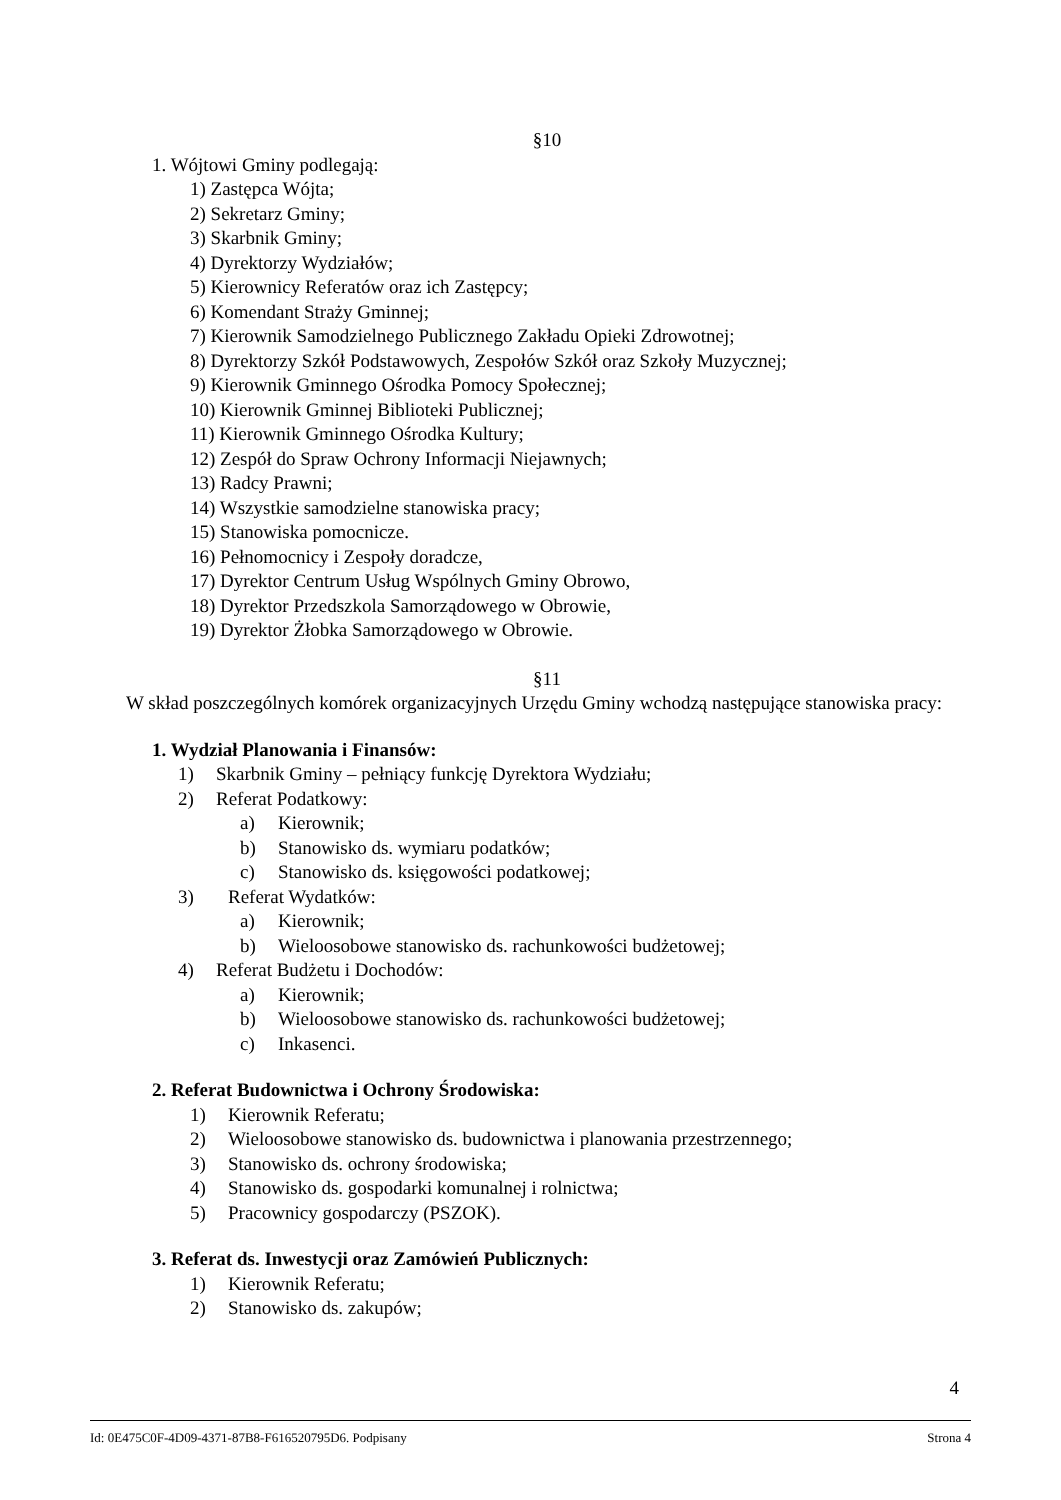§10
1. Wójtowi Gminy podlegają:
1) Zastępca Wójta;
2) Sekretarz Gminy;
3) Skarbnik Gminy;
4) Dyrektorzy Wydziałów;
5) Kierownicy Referatów oraz ich Zastępcy;
6) Komendant Straży Gminnej;
7) Kierownik Samodzielnego Publicznego Zakładu Opieki Zdrowotnej;
8) Dyrektorzy Szkół Podstawowych, Zespołów Szkół oraz Szkoły Muzycznej;
9) Kierownik Gminnego Ośrodka Pomocy Społecznej;
10) Kierownik Gminnej Biblioteki Publicznej;
11) Kierownik Gminnego Ośrodka Kultury;
12) Zespół do Spraw Ochrony Informacji Niejawnych;
13) Radcy Prawni;
14) Wszystkie samodzielne stanowiska pracy;
15) Stanowiska pomocnicze.
16) Pełnomocnicy i Zespoły doradcze,
17) Dyrektor Centrum Usług Wspólnych Gminy Obrowo,
18) Dyrektor Przedszkola Samorządowego w Obrowie,
19) Dyrektor Żłobka Samorządowego w Obrowie.
§11
W skład poszczególnych komórek organizacyjnych Urzędu Gminy wchodzą następujące stanowiska pracy:
1. Wydział Planowania i Finansów:
1) Skarbnik Gminy – pełniący funkcję Dyrektora Wydziału;
2) Referat Podatkowy:
a) Kierownik;
b) Stanowisko ds. wymiaru podatków;
c) Stanowisko ds. księgowości podatkowej;
3) Referat Wydatków:
a) Kierownik;
b) Wieloosobowe stanowisko ds. rachunkowości budżetowej;
4) Referat Budżetu i Dochodów:
a) Kierownik;
b) Wieloosobowe stanowisko ds. rachunkowości budżetowej;
c) Inkasenci.
2. Referat Budownictwa i Ochrony Środowiska:
1) Kierownik Referatu;
2) Wieloosobowe stanowisko ds. budownictwa i planowania przestrzennego;
3) Stanowisko ds. ochrony środowiska;
4) Stanowisko ds. gospodarki komunalnej i rolnictwa;
5) Pracownicy gospodarczy (PSZOK).
3. Referat ds. Inwestycji oraz Zamówień Publicznych:
1) Kierownik Referatu;
2) Stanowisko ds. zakupów;
4
Id: 0E475C0F-4D09-4371-87B8-F616520795D6. Podpisany Strona 4